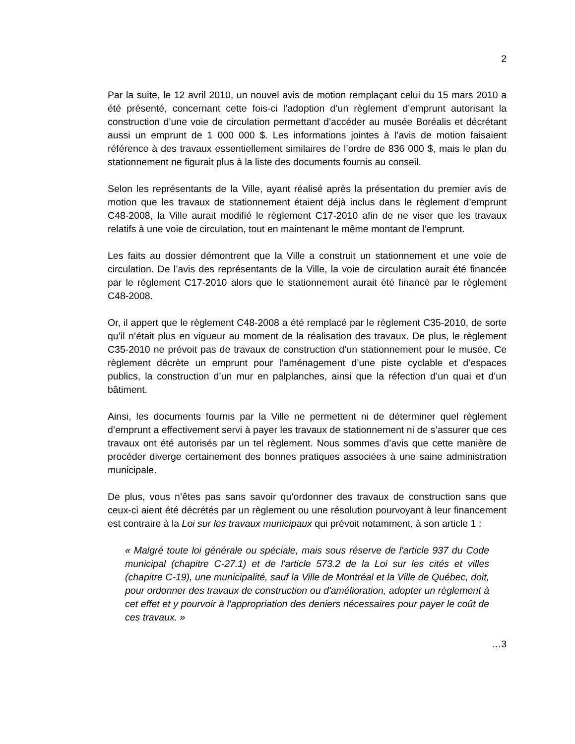2
Par la suite, le 12 avril 2010, un nouvel avis de motion remplaçant celui du 15 mars 2010 a été présenté, concernant cette fois-ci l’adoption d’un règlement d’emprunt autorisant la construction d’une voie de circulation permettant d’accéder au musée Boréalis et décrétant aussi un emprunt de 1 000 000 $. Les informations jointes à l’avis de motion faisaient référence à des travaux essentiellement similaires de l’ordre de 836 000 $, mais le plan du stationnement ne figurait plus à la liste des documents fournis au conseil.
Selon les représentants de la Ville, ayant réalisé après la présentation du premier avis de motion que les travaux de stationnement étaient déjà inclus dans le règlement d’emprunt C48-2008, la Ville aurait modifié le règlement C17-2010 afin de ne viser que les travaux relatifs à une voie de circulation, tout en maintenant le même montant de l’emprunt.
Les faits au dossier démontrent que la Ville a construit un stationnement et une voie de circulation. De l’avis des représentants de la Ville, la voie de circulation aurait été financée par le règlement C17-2010 alors que le stationnement aurait été financé par le règlement C48-2008.
Or, il appert que le règlement C48-2008 a été remplacé par le règlement C35-2010, de sorte qu’il n’était plus en vigueur au moment de la réalisation des travaux. De plus, le règlement C35-2010 ne prévoit pas de travaux de construction d’un stationnement pour le musée. Ce règlement décrète un emprunt pour l’aménagement d’une piste cyclable et d’espaces publics, la construction d’un mur en palplanches, ainsi que la réfection d’un quai et d’un bâtiment.
Ainsi, les documents fournis par la Ville ne permettent ni de déterminer quel règlement d’emprunt a effectivement servi à payer les travaux de stationnement ni de s’assurer que ces travaux ont été autorisés par un tel règlement. Nous sommes d’avis que cette manière de procéder diverge certainement des bonnes pratiques associées à une saine administration municipale.
De plus, vous n’êtes pas sans savoir qu’ordonner des travaux de construction sans que ceux-ci aient été décrétés par un règlement ou une résolution pourvoyant à leur financement est contraire à la Loi sur les travaux municipaux qui prévoit notamment, à son article 1 :
« Malgré toute loi générale ou spéciale, mais sous réserve de l'article 937 du Code municipal (chapitre C-27.1) et de l'article 573.2 de la Loi sur les cités et villes (chapitre C-19), une municipalité, sauf la Ville de Montréal et la Ville de Québec, doit, pour ordonner des travaux de construction ou d'amélioration, adopter un règlement à cet effet et y pourvoir à l'appropriation des deniers nécessaires pour payer le coût de ces travaux. »
…3